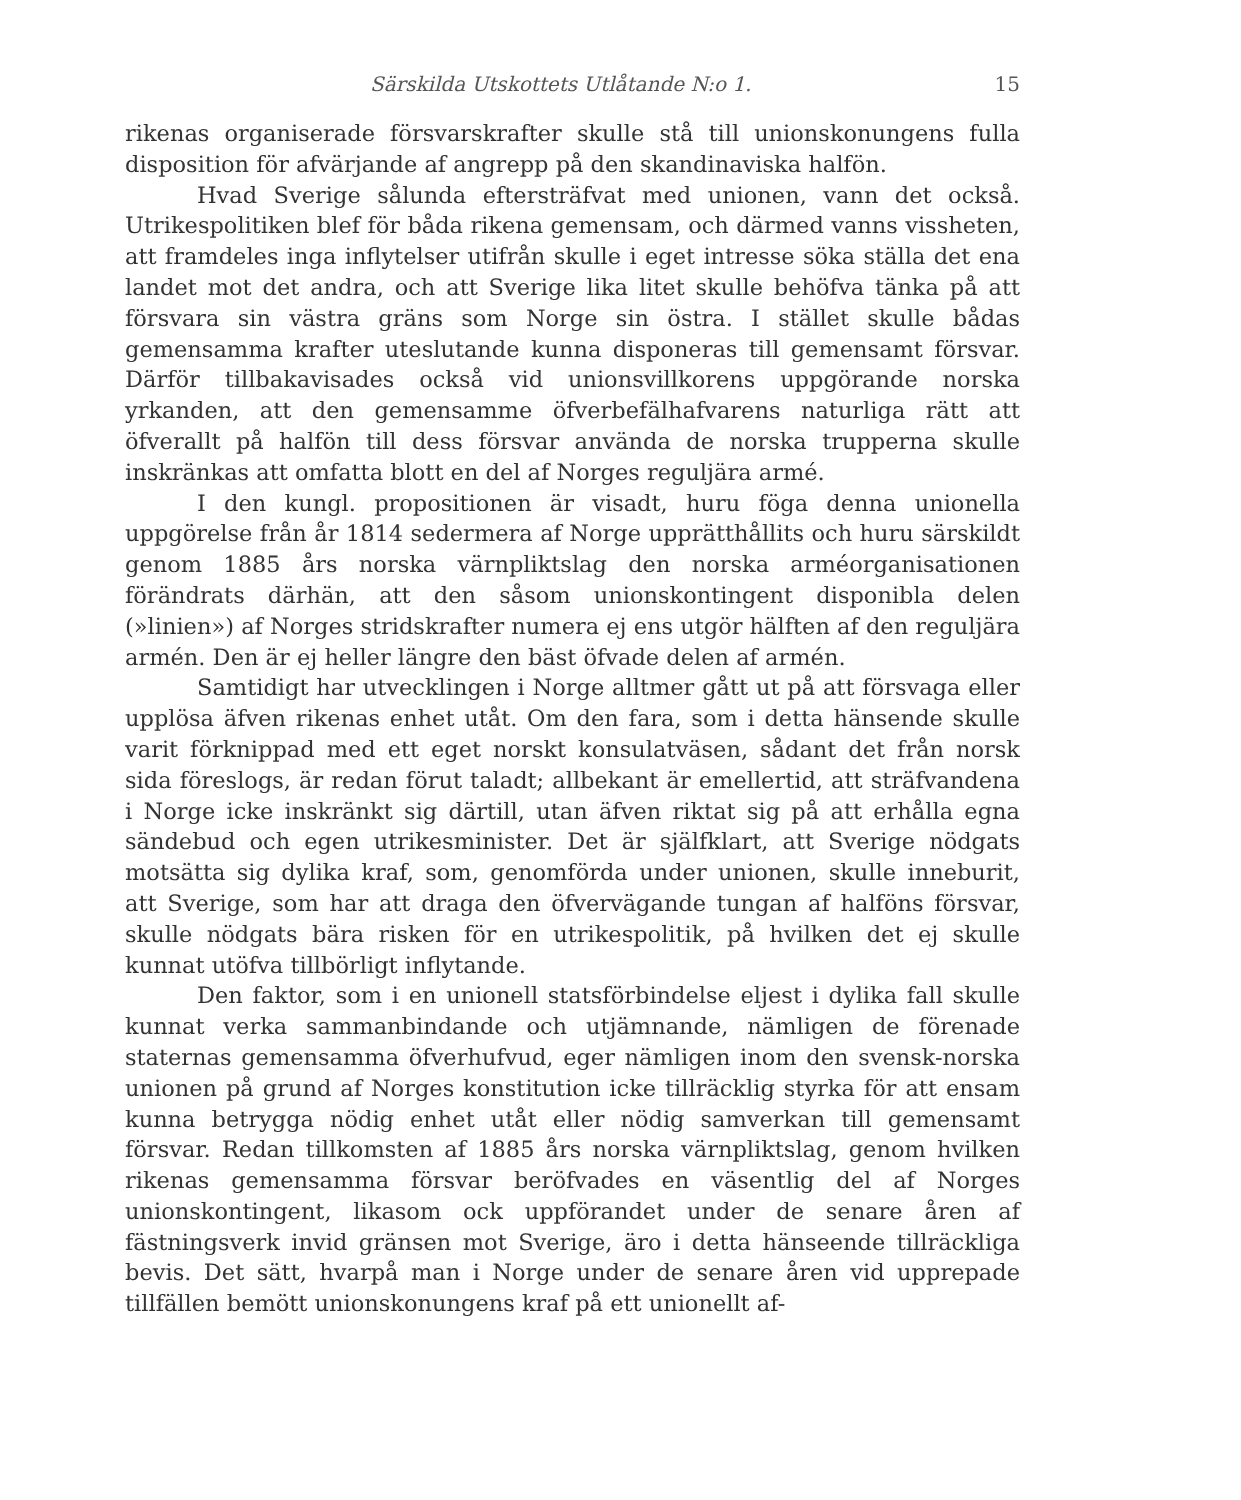Särskilda Utskottets Utlåtande N:o 1. 15
rikenas organiserade försvarskrafter skulle stå till unionskonungens fulla disposition för afvärjande af angrepp på den skandinaviska halfön.
Hvad Sverige sålunda eftersträfvat med unionen, vann det också. Utrikespolitiken blef för båda rikena gemensam, och därmed vanns vissheten, att framdeles inga inflytelser utifrån skulle i eget intresse söka ställa det ena landet mot det andra, och att Sverige lika litet skulle behöfva tänka på att försvara sin västra gräns som Norge sin östra. I stället skulle bådas gemensamma krafter uteslutande kunna disponeras till gemensamt försvar. Därför tillbakavisades också vid unionsvillkorens uppgörande norska yrkanden, att den gemensamme öfverbefälhafvarens naturliga rätt att öfverallt på halfön till dess försvar använda de norska trupperna skulle inskränkas att omfatta blott en del af Norges reguljära armé.
I den kungl. propositionen är visadt, huru föga denna unionella uppgörelse från år 1814 sedermera af Norge upprätthållits och huru särskildt genom 1885 års norska värnpliktslag den norska arméorganisationen förändrats därhän, att den såsom unionskontingent disponibla delen (»linien») af Norges stridskrafter numera ej ens utgör hälften af den reguljära armén. Den är ej heller längre den bäst öfvade delen af armén.
Samtidigt har utvecklingen i Norge alltmer gått ut på att försvaga eller upplösa äfven rikenas enhet utåt. Om den fara, som i detta hänsende skulle varit förknippad med ett eget norskt konsulatväsen, sådant det från norsk sida föreslogs, är redan förut taladt; allbekant är emellertid, att sträfvandena i Norge icke inskränkt sig därtill, utan äfven riktat sig på att erhålla egna sändebud och egen utrikesminister. Det är själfklart, att Sverige nödgats motsätta sig dylika kraf, som, genomförda under unionen, skulle inneburit, att Sverige, som har att draga den öfvervägande tungan af halföns försvar, skulle nödgats bära risken för en utrikespolitik, på hvilken det ej skulle kunnat utöfva tillbörligt inflytande.
Den faktor, som i en unionell statsförbindelse eljest i dylika fall skulle kunnat verka sammanbindande och utjämnande, nämligen de förenade staternas gemensamma öfverhufvud, eger nämligen inom den svensk-norska unionen på grund af Norges konstitution icke tillräcklig styrka för att ensam kunna betrygga nödig enhet utåt eller nödig samverkan till gemensamt försvar. Redan tillkomsten af 1885 års norska värnpliktslag, genom hvilken rikenas gemensamma försvar beröfvades en väsentlig del af Norges unionskontingent, likasom ock uppförandet under de senare åren af fästningsverk invid gränsen mot Sverige, äro i detta hänseende tillräckliga bevis. Det sätt, hvarpå man i Norge under de senare åren vid upprepade tillfällen bemött unionskonungens kraf på ett unionellt af-